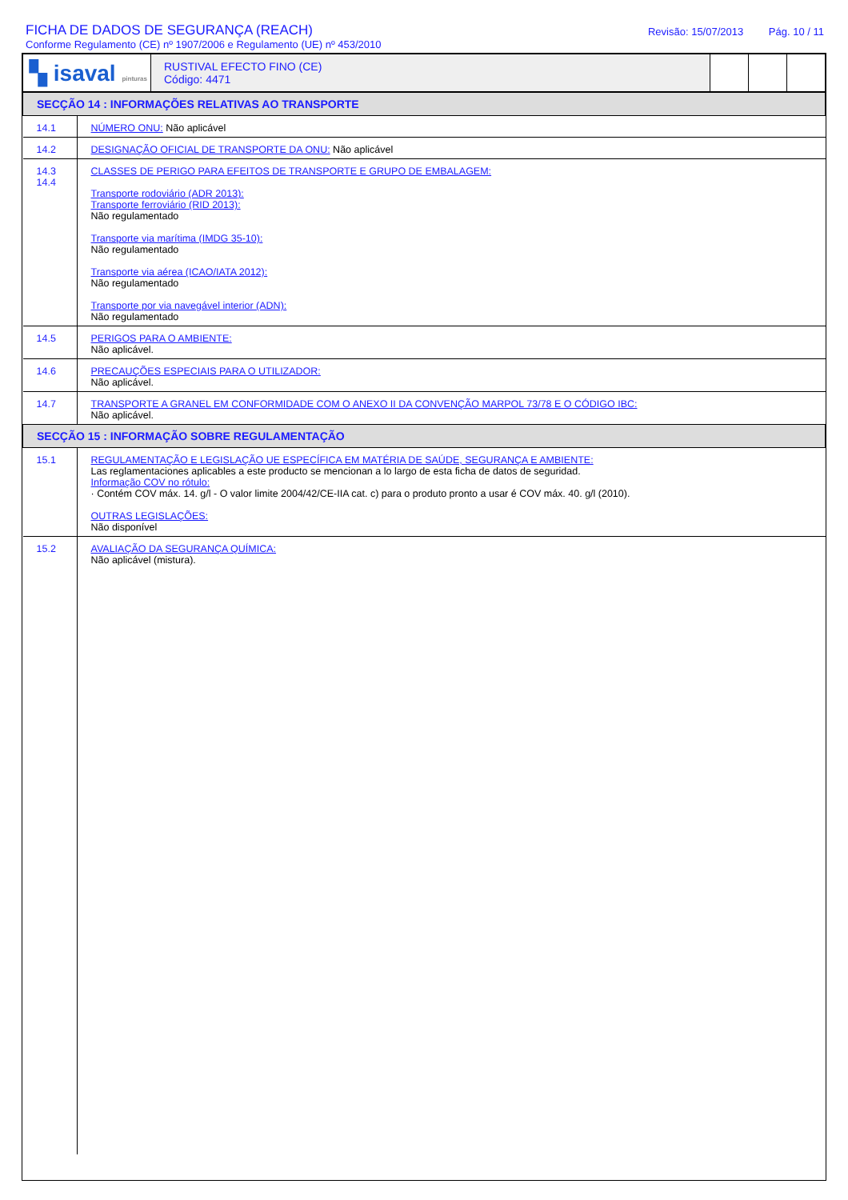FICHA DE DADOS DE SEGURANÇA (REACH)
Conforme Regulamento (CE) nº 1907/2006 e Regulamento (UE) nº 453/2010
Revisão: 15/07/2013 Pág. 10 / 11
| ▚ isaval pinturas | RUSTIVAL EFECTO FINO (CE) Código: 4471 | | | |
| SECÇÃO 14 : INFORMAÇÕES RELATIVAS AO TRANSPORTE | |
| 14.1 | NÚMERO ONU: Não aplicável |
| 14.2 | DESIGNAÇÃO OFICIAL DE TRANSPORTE DA ONU: Não aplicável |
| 14.3 14.4 | CLASSES DE PERIGO PARA EFEITOS DE TRANSPORTE E GRUPO DE EMBALAGEM: Transporte rodoviário (ADR 2013): Transporte ferroviário (RID 2013): Não regulamentado Transporte via marítima (IMDG 35-10): Não regulamentado Transporte via aérea (ICAO/IATA 2012): Não regulamentado Transporte por via navegável interior (ADN): Não regulamentado |
| 14.5 | PERIGOS PARA O AMBIENTE: Não aplicável. |
| 14.6 | PRECAUÇÕES ESPECIAIS PARA O UTILIZADOR: Não aplicável. |
| 14.7 | TRANSPORTE A GRANEL EM CONFORMIDADE COM O ANEXO II DA CONVENÇÃO MARPOL 73/78 E O CÓDIGO IBC: Não aplicável. |
| SECÇÃO 15 : INFORMAÇÃO SOBRE REGULAMENTAÇÃO | |
| 15.1 | REGULAMENTAÇÃO E LEGISLAÇÃO UE ESPECÍFICA EM MATÉRIA DE SAÚDE, SEGURANÇA E AMBIENTE: Las reglamentaciones aplicables a este producto se mencionan a lo largo de esta ficha de datos de seguridad. Informação COV no rótulo: · Contém COV máx. 14. g/l - O valor limite 2004/42/CE-IIA cat. c) para o produto pronto a usar é COV máx. 40. g/l (2010). OUTRAS LEGISLAÇÕES: Não disponível |
| 15.2 | AVALIAÇÃO DA SEGURANÇA QUÍMICA: Não aplicável (mistura). |